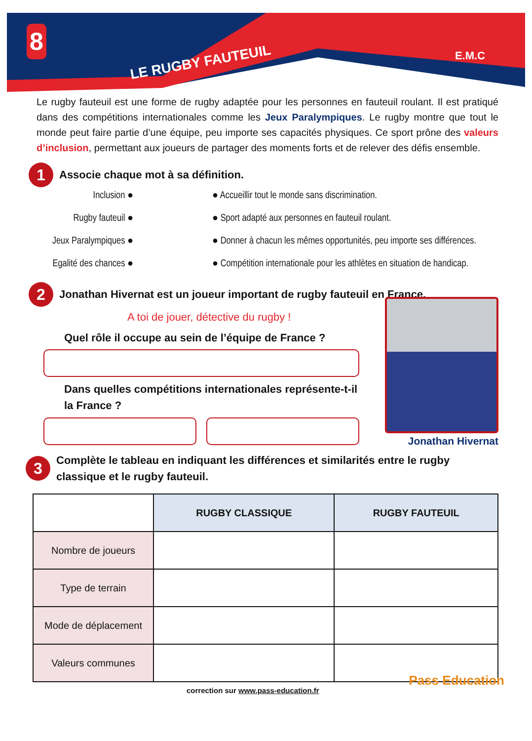8
LE RUGBY FAUTEUIL E.M.C
Le rugby fauteuil est une forme de rugby adaptée pour les personnes en fauteuil roulant. Il est pratiqué dans des compétitions internationales comme les Jeux Paralympiques. Le rugby montre que tout le monde peut faire partie d’une équipe, peu importe ses capacités physiques. Ce sport prône des valeurs d’inclusion, permettant aux joueurs de partager des moments forts et de relever des défis ensemble.
1
Associe chaque mot à sa définition.
Inclusion ●
● Accueillir tout le monde sans discrimination.
Rugby fauteuil ●
● Sport adapté aux personnes en fauteuil roulant.
Jeux Paralympiques ●
● Donner à chacun les mêmes opportunités, peu importe ses différences.
Egalité des chances ●
● Compétition internationale pour les athlètes en situation de handicap.
2
Jonathan Hivernat est un joueur important de rugby fauteuil en France.
A toi de jouer, détective du rugby !
Quel rôle il occupe au sein de l’équipe de France ?
Dans quelles compétitions internationales représente-t-il la France ?
Jonathan Hivernat
3
Complète le tableau en indiquant les différences et similarités entre le rugby classique et le rugby fauteuil.
| | RUGBY CLASSIQUE | RUGBY FAUTEUIL |
| Nombre de joueurs | | |
| Type de terrain | | |
| Mode de déplacement | | |
| Valeurs communes | | |
correction sur www.pass-education.fr
Pass Education